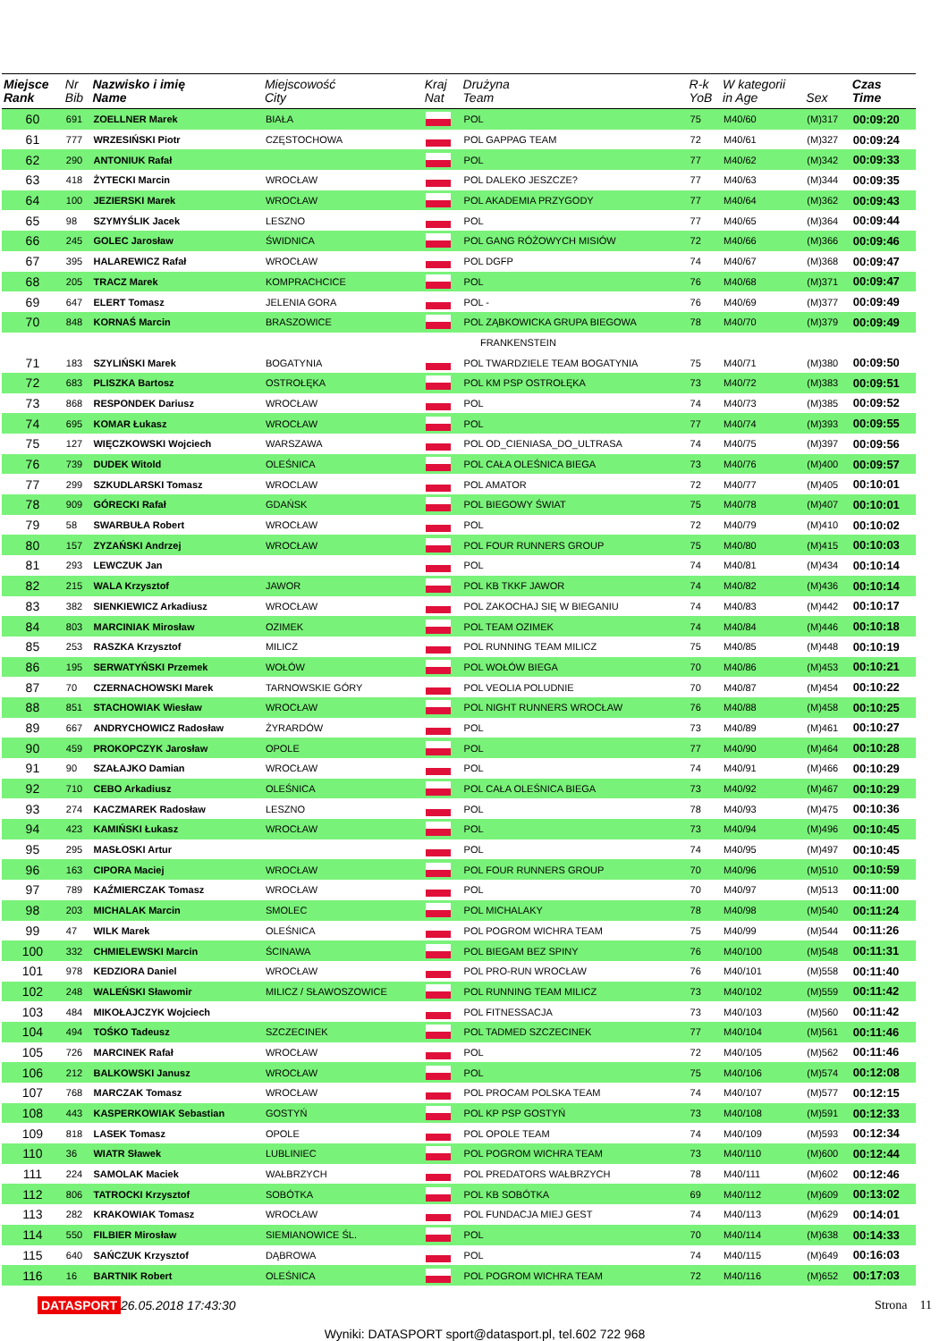| Miejsce Rank | Nr Bib | Nazwisko i imię Name | Miejscowość City | Kraj Nat | Drużyna Team | R-k YoB | W kategorii in Age | Sex | Czas Time |
| --- | --- | --- | --- | --- | --- | --- | --- | --- | --- |
| 60 | 691 | ZOELLNER Marek | BIAŁA | | POL | 75 | M40/60 | (M)317 | 00:09:20 |
| 61 | 777 | WRZESIŃSKI Piotr | CZĘSTOCHOWA | | POL GAPPAG TEAM | 72 | M40/61 | (M)327 | 00:09:24 |
| 62 | 290 | ANTONIUK Rafał | | | POL | 77 | M40/62 | (M)342 | 00:09:33 |
| 63 | 418 | ŻYTECKI Marcin | WROCŁAW | | POL DALEKO JESZCZE? | 77 | M40/63 | (M)344 | 00:09:35 |
| 64 | 100 | JEZIERSKI Marek | WROCŁAW | | POL AKADEMIA PRZYGODY | 77 | M40/64 | (M)362 | 00:09:43 |
| 65 | 98 | SZYMYŚLIK Jacek | LESZNO | | POL | 77 | M40/65 | (M)364 | 00:09:44 |
| 66 | 245 | GOLEC Jarosław | ŚWIDNICA | | POL GANG RÓŻOWYCH MISIÓW | 72 | M40/66 | (M)366 | 00:09:46 |
| 67 | 395 | HALAREWICZ Rafał | WROCŁAW | | POL DGFP | 74 | M40/67 | (M)368 | 00:09:47 |
| 68 | 205 | TRACZ Marek | KOMPRACHCICE | | POL | 76 | M40/68 | (M)371 | 00:09:47 |
| 69 | 647 | ELERT Tomasz | JELENIA GORA | | POL - | 76 | M40/69 | (M)377 | 00:09:49 |
| 70 | 848 | KORNAŚ Marcin | BRASZOWICE | | POL ZĄBKOWICKA GRUPA BIEGOWA | 78 | M40/70 | (M)379 | 00:09:49 |
| | | | | | FRANKENSTEIN | | | | |
| 71 | 183 | SZYLIŃSKI Marek | BOGATYNIA | | POL TWARDZIELE TEAM BOGATYNIA | 75 | M40/71 | (M)380 | 00:09:50 |
| 72 | 683 | PLISZKA Bartosz | OSTROŁĘKA | | POL KM PSP OSTROŁĘKA | 73 | M40/72 | (M)383 | 00:09:51 |
| 73 | 868 | RESPONDEK Dariusz | WROCŁAW | | POL | 74 | M40/73 | (M)385 | 00:09:52 |
| 74 | 695 | KOMAR Łukasz | WROCŁAW | | POL | 77 | M40/74 | (M)393 | 00:09:55 |
| 75 | 127 | WIĘCZKOWSKI Wojciech | WARSZAWA | | POL OD_CIENIASA_DO_ULTRASA | 74 | M40/75 | (M)397 | 00:09:56 |
| 76 | 739 | DUDEK Witold | OLEŚNICA | | POL CAŁA OLEŚNICA BIEGA | 73 | M40/76 | (M)400 | 00:09:57 |
| 77 | 299 | SZKUDLARSKI Tomasz | WROCLAW | | POL AMATOR | 72 | M40/77 | (M)405 | 00:10:01 |
| 78 | 909 | GÓRECKI Rafał | GDAŃSK | | POL BIEGOWY ŚWIAT | 75 | M40/78 | (M)407 | 00:10:01 |
| 79 | 58 | SWARBUŁA Robert | WROCŁAW | | POL | 72 | M40/79 | (M)410 | 00:10:02 |
| 80 | 157 | ZYZAŃSKI Andrzej | WROCŁAW | | POL FOUR RUNNERS GROUP | 75 | M40/80 | (M)415 | 00:10:03 |
| 81 | 293 | LEWCZUK Jan | | | POL | 74 | M40/81 | (M)434 | 00:10:14 |
| 82 | 215 | WALA Krzysztof | JAWOR | | POL KB TKKF JAWOR | 74 | M40/82 | (M)436 | 00:10:14 |
| 83 | 382 | SIENKIEWICZ Arkadiusz | WROCŁAW | | POL ZAKOCHAJ SIĘ W BIEGANIU | 74 | M40/83 | (M)442 | 00:10:17 |
| 84 | 803 | MARCINIAK Mirosław | OZIMEK | | POL TEAM OZIMEK | 74 | M40/84 | (M)446 | 00:10:18 |
| 85 | 253 | RASZKA Krzysztof | MILICZ | | POL RUNNING TEAM MILICZ | 75 | M40/85 | (M)448 | 00:10:19 |
| 86 | 195 | SERWATYŃSKI Przemek | WOŁÓW | | POL WOŁÓW BIEGA | 70 | M40/86 | (M)453 | 00:10:21 |
| 87 | 70 | CZERNACHOWSKI Marek | TARNOWSKIE GÓRY | | POL VEOLIA POLUDNIE | 70 | M40/87 | (M)454 | 00:10:22 |
| 88 | 851 | STACHOWIAK Wiesław | WROCŁAW | | POL NIGHT RUNNERS WROCŁAW | 76 | M40/88 | (M)458 | 00:10:25 |
| 89 | 667 | ANDRYCHOWICZ Radosław | ŻYRARDÓW | | POL | 73 | M40/89 | (M)461 | 00:10:27 |
| 90 | 459 | PROKOPCZYK Jarosław | OPOLE | | POL | 77 | M40/90 | (M)464 | 00:10:28 |
| 91 | 90 | SZAŁAJKO Damian | WROCŁAW | | POL | 74 | M40/91 | (M)466 | 00:10:29 |
| 92 | 710 | CEBO Arkadiusz | OLEŚNICA | | POL CAŁA OLEŚNICA BIEGA | 73 | M40/92 | (M)467 | 00:10:29 |
| 93 | 274 | KACZMAREK Radosław | LESZNO | | POL | 78 | M40/93 | (M)475 | 00:10:36 |
| 94 | 423 | KAMIŃSKI Łukasz | WROCŁAW | | POL | 73 | M40/94 | (M)496 | 00:10:45 |
| 95 | 295 | MASŁOSKI Artur | | | POL | 74 | M40/95 | (M)497 | 00:10:45 |
| 96 | 163 | CIPORA Maciej | WROCŁAW | | POL FOUR RUNNERS GROUP | 70 | M40/96 | (M)510 | 00:10:59 |
| 97 | 789 | KAŹMIERCZAK Tomasz | WROCŁAW | | POL | 70 | M40/97 | (M)513 | 00:11:00 |
| 98 | 203 | MICHALAK Marcin | SMOLEC | | POL MICHALAKY | 78 | M40/98 | (M)540 | 00:11:24 |
| 99 | 47 | WILK Marek | OLEŚNICA | | POL POGROM WICHRA TEAM | 75 | M40/99 | (M)544 | 00:11:26 |
| 100 | 332 | CHMIELEWSKI Marcin | ŚCINAWA | | POL BIEGAM BEZ SPINY | 76 | M40/100 | (M)548 | 00:11:31 |
| 101 | 978 | KEDZIORA Daniel | WROCŁAW | | POL PRO-RUN WROCŁAW | 76 | M40/101 | (M)558 | 00:11:40 |
| 102 | 248 | WALEŃSKI Sławomir | MILICZ / SŁAWOSZOWICE | | POL RUNNING TEAM MILICZ | 73 | M40/102 | (M)559 | 00:11:42 |
| 103 | 484 | MIKOŁAJCZYK Wojciech | | | POL FITNESSACJA | 73 | M40/103 | (M)560 | 00:11:42 |
| 104 | 494 | TOŚKO Tadeusz | SZCZECINEK | | POL TADMED SZCZECINEK | 77 | M40/104 | (M)561 | 00:11:46 |
| 105 | 726 | MARCINEK Rafał | WROCŁAW | | POL | 72 | M40/105 | (M)562 | 00:11:46 |
| 106 | 212 | BALKOWSKI Janusz | WROCŁAW | | POL | 75 | M40/106 | (M)574 | 00:12:08 |
| 107 | 768 | MARCZAK Tomasz | WROCŁAW | | POL PROCAM POLSKA TEAM | 74 | M40/107 | (M)577 | 00:12:15 |
| 108 | 443 | KASPERKOWIAK Sebastian | GOSTYŃ | | POL KP PSP GOSTYŃ | 73 | M40/108 | (M)591 | 00:12:33 |
| 109 | 818 | LASEK Tomasz | OPOLE | | POL OPOLE TEAM | 74 | M40/109 | (M)593 | 00:12:34 |
| 110 | 36 | WIATR Sławek | LUBLINIEC | | POL POGROM WICHRA TEAM | 73 | M40/110 | (M)600 | 00:12:44 |
| 111 | 224 | SAMOLAK Maciek | WAŁBRZYCH | | POL PREDATORS WAŁBRZYCH | 78 | M40/111 | (M)602 | 00:12:46 |
| 112 | 806 | TATROCKI Krzysztof | SOBÓTKA | | POL KB SOBÓTKA | 69 | M40/112 | (M)609 | 00:13:02 |
| 113 | 282 | KRAKOWIAK Tomasz | WROCŁAW | | POL FUNDACJA MIEJ GEST | 74 | M40/113 | (M)629 | 00:14:01 |
| 114 | 550 | FILBIER Mirosław | SIEMIANOWICE ŚL. | | POL | 70 | M40/114 | (M)638 | 00:14:33 |
| 115 | 640 | SAŃCZUK Krzysztof | DĄBROWA | | POL | 74 | M40/115 | (M)649 | 00:16:03 |
| 116 | 16 | BARTNIK Robert | OLEŚNICA | | POL POGROM WICHRA TEAM | 72 | M40/116 | (M)652 | 00:17:03 |
DATASPORT 26.05.2018 17:43:30 Strona 11
Wyniki: DATASPORT sport@datasport.pl, tel.602 722 968